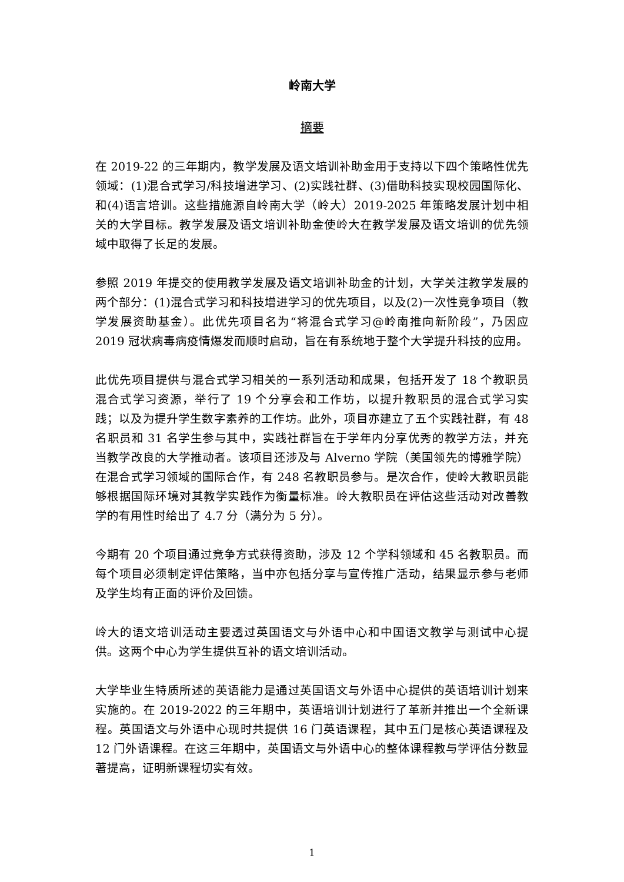岭南大学
摘要
在 2019-22 的三年期内，教学发展及语文培训补助金用于支持以下四个策略性优先领域：(1)混合式学习/科技增进学习、(2)实践社群、(3)借助科技实现校园国际化、和(4)语言培训。这些措施源自岭南大学（岭大）2019-2025 年策略发展计划中相关的大学目标。教学发展及语文培训补助金使岭大在教学发展及语文培训的优先领域中取得了长足的发展。
参照 2019 年提交的使用教学发展及语文培训补助金的计划，大学关注教学发展的两个部分：(1)混合式学习和科技增进学习的优先项目，以及(2)一次性竞争项目（教学发展资助基金）。此优先项目名为“将混合式学习@岭南推向新阶段”，乃因应 2019 冠状病毒病疫情爆发而顺时启动，旨在有系统地于整个大学提升科技的应用。
此优先项目提供与混合式学习相关的一系列活动和成果，包括开发了 18 个教职员混合式学习资源，举行了 19 个分享会和工作坊，以提升教职员的混合式学习实践；以及为提升学生数字素养的工作坊。此外，项目亦建立了五个实践社群，有 48 名职员和 31 名学生参与其中，实践社群旨在于学年内分享优秀的教学方法，并充当教学改良的大学推动者。该项目还涉及与 Alverno 学院（美国领先的博雅学院）在混合式学习领域的国际合作，有 248 名教职员参与。是次合作，使岭大教职员能够根据国际环境对其教学实践作为衡量标准。岭大教职员在评估这些活动对改善教学的有用性时给出了 4.7 分（满分为 5 分）。
今期有 20 个项目通过竞争方式获得资助，涉及 12 个学科领域和 45 名教职员。而每个项目必须制定评估策略，当中亦包括分享与宣传推广活动，结果显示参与老师及学生均有正面的评价及回馈。
岭大的语文培训活动主要透过英国语文与外语中心和中国语文教学与测试中心提供。这两个中心为学生提供互补的语文培训活动。
大学毕业生特质所述的英语能力是通过英国语文与外语中心提供的英语培训计划来实施的。在 2019-2022 的三年期中，英语培训计划进行了革新并推出一个全新课程。英国语文与外语中心现时共提供 16 门英语课程，其中五门是核心英语课程及 12 门外语课程。在这三年期中，英国语文与外语中心的整体课程教与学评估分数显著提高，证明新课程切实有效。
1